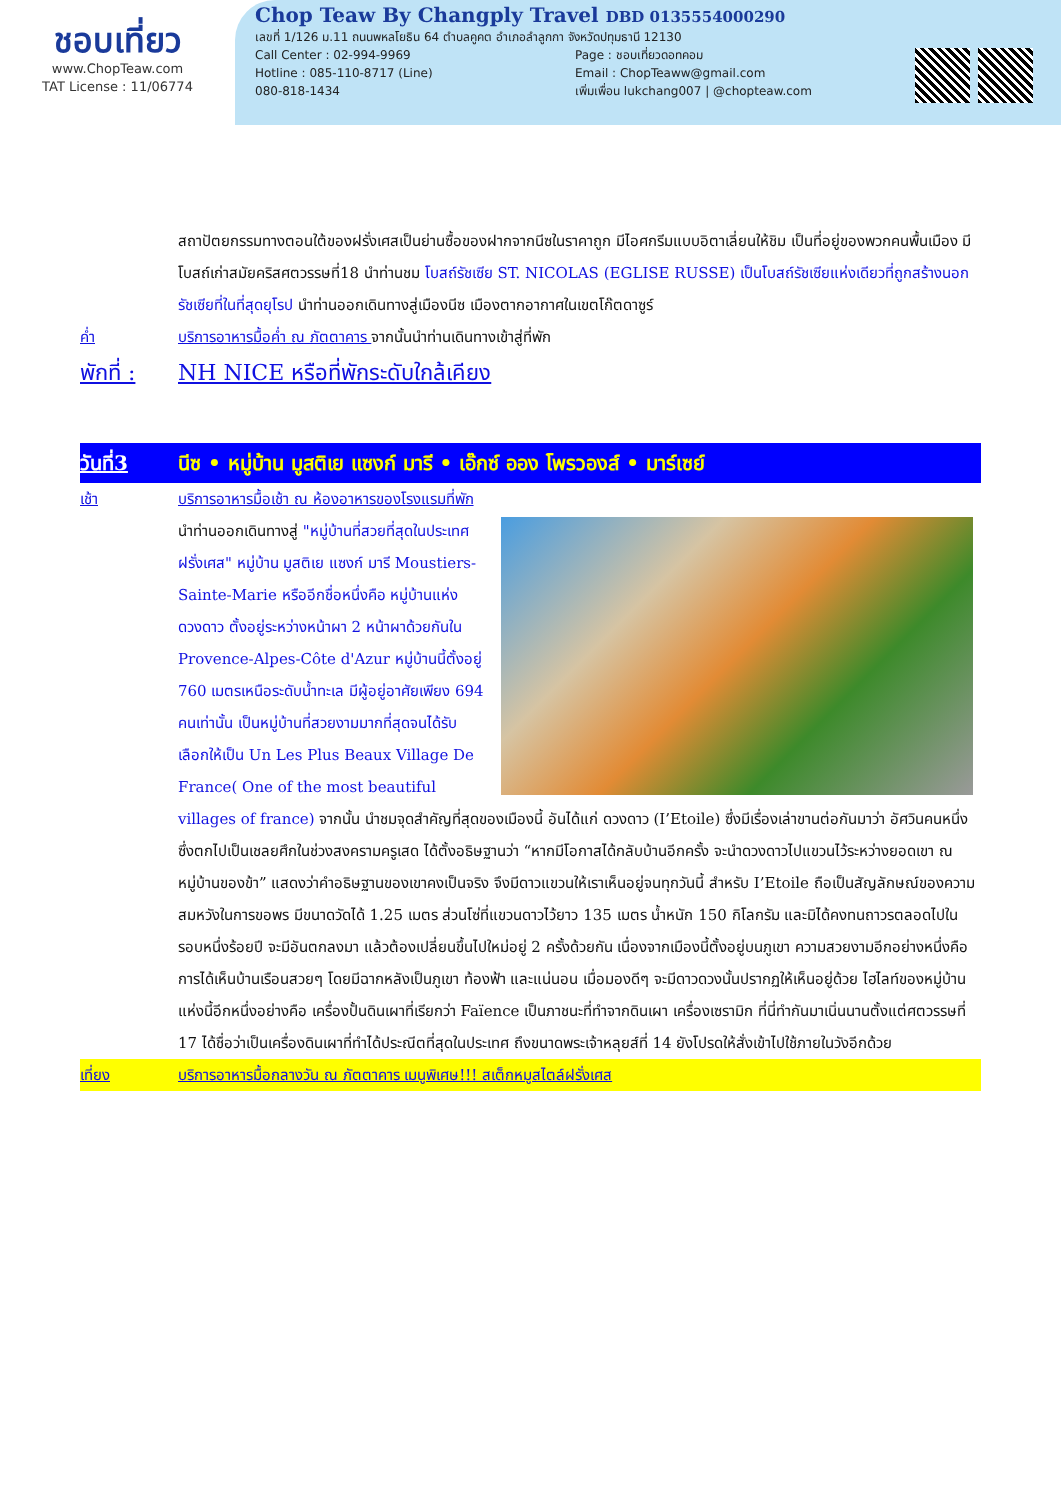ชอบเที่ยว
www.ChopTeaw.com
TAT License : 11/06774
Chop Teaw By Changply Travel DBD 0135554000290
เลขที่ 1/126 ม.11 ถนนพหลโยธิน 64 ตำบลคูคต อำเภอลำลูกกา จังหวัดปทุมธานี 12130
Call Center : 02-994-9969
Hotline : 085-110-8717 (Line)
080-818-1434
Page : ชอบเที่ยวดอทคอม
Email : ChopTeaww@gmail.com
เพิ่มเพื่อน lukchang007 | @chopteaw.com
สถาปัตยกรรมทางตอนใต้ของฝรั่งเศสเป็นย่านซื้อของฝากจากนีซในราคาถูก มีไอศกรีมแบบอิตาเลี่ยนให้ชิม เป็นที่อยู่ของพวกคนพื้นเมือง มีโบสถ์เก่าสมัยคริสศตวรรษที่18 นำท่านชม โบสถ์รัชเซีย ST. NICOLAS (EGLISE RUSSE) เป็นโบสถ์รัชเซียแห่งเดียวที่ถูกสร้างนอกรัชเซียที่ในที่สุดยุโรป นำท่านออกเดินทางสู่เมืองนีซ เมืองตากอากาศในเขตโก๊ตดาซูร์
ค่ำ บริการอาหารมื้อค่ำ ณ ภัตตาคาร จากนั้นนำท่านเดินทางเข้าสู่ที่พัก
พักที่ :
NH NICE หรือที่พักระดับใกล้เคียง
วันที่3 นีซ • หมู่บ้าน มูสติเย แซงก์ มารี • เอ๊กซ์ ออง โพรวองส์ • มาร์เซย์
เช้า บริการอาหารมื้อเช้า ณ ห้องอาหารของโรงแรมที่พัก
นำท่านออกเดินทางสู่ "หมู่บ้านที่สวยที่สุดในประเทศฝรั่งเศส" หมู่บ้าน มูสติเย แซงก์ มารี Moustiers-Sainte-Marie หรืออีกชื่อหนึ่งคือ หมู่บ้านแห่งดวงดาว ตั้งอยู่ระหว่างหน้าผา 2 หน้าผาด้วยกันใน Provence-Alpes-Côte d'Azur หมู่บ้านนี้ตั้งอยู่ 760 เมตรเหนือระดับน้ำทะเล มีผู้อยู่อาศัยเพียง 694 คนเท่านั้น เป็นหมู่บ้านที่สวยงามมากที่สุดจนได้รับเลือกให้เป็น Un Les Plus Beaux Village De France( One of the most beautiful villages of france) จากนั้น นำชมจุดสำคัญที่สุดของเมืองนี้ อันได้แก่ ดวงดาว (I’Etoile) ซึ่งมีเรื่องเล่าขานต่อกันมาว่า อัศวินคนหนึ่งซึ่งตกไปเป็นเชลยศึกในช่วงสงครามครูเสด ได้ตั้งอธิษฐานว่า “หากมีโอกาสได้กลับบ้านอีกครั้ง จะนำดวงดาวไปแขวนไว้ระหว่างยอดเขา ณ หมู่บ้านของข้า” แสดงว่าคำอธิษฐานของเขาคงเป็นจริง จึงมีดาวแขวนให้เราเห็นอยู่จนทุกวันนี้ สำหรับ I’Etoile ถือเป็นสัญลักษณ์ของความสมหวังในการขอพร มีขนาดวัดได้ 1.25 เมตร ส่วนโซ่ที่แขวนดาวไว้ยาว 135 เมตร น้ำหนัก 150 กิโลกรัม และมิได้คงทนถาวรตลอดไปในรอบหนึ่งร้อยปี จะมีอันตกลงมา แล้วต้องเปลี่ยนขึ้นไปใหม่อยู่ 2 ครั้งด้วยกัน เนื่องจากเมืองนี้ตั้งอยู่บนภูเขา ความสวยงามอีกอย่างหนึ่งคือ การได้เห็นบ้านเรือนสวยๆ โดยมีฉากหลังเป็นภูเขา ท้องฟ้า และแน่นอน เมื่อมองดีๆ จะมีดาวดวงนั้นปรากฏให้เห็นอยู่ด้วย ไฮไลท์ของหมู่บ้านแห่งนี้อีกหนึ่งอย่างคือ เครื่องปั้นดินเผาที่เรียกว่า Faïence เป็นภาชนะที่ทำจากดินเผา เครื่องเซรามิก ที่นี่ทำกันมาเนิ่นนานตั้งแต่ศตวรรษที่ 17 ได้ชื่อว่าเป็นเครื่องดินเผาที่ทำได้ประณีตที่สุดในประเทศ ถึงขนาดพระเจ้าหลุยส์ที่ 14 ยังโปรดให้สั่งเข้าไปใช้ภายในวังอีกด้วย
เที่ยง บริการอาหารมื้อกลางวัน ณ ภัตตาคาร เมนูพิเศษ!!! สเต็กหมูสไตล์ฝรั่งเศส